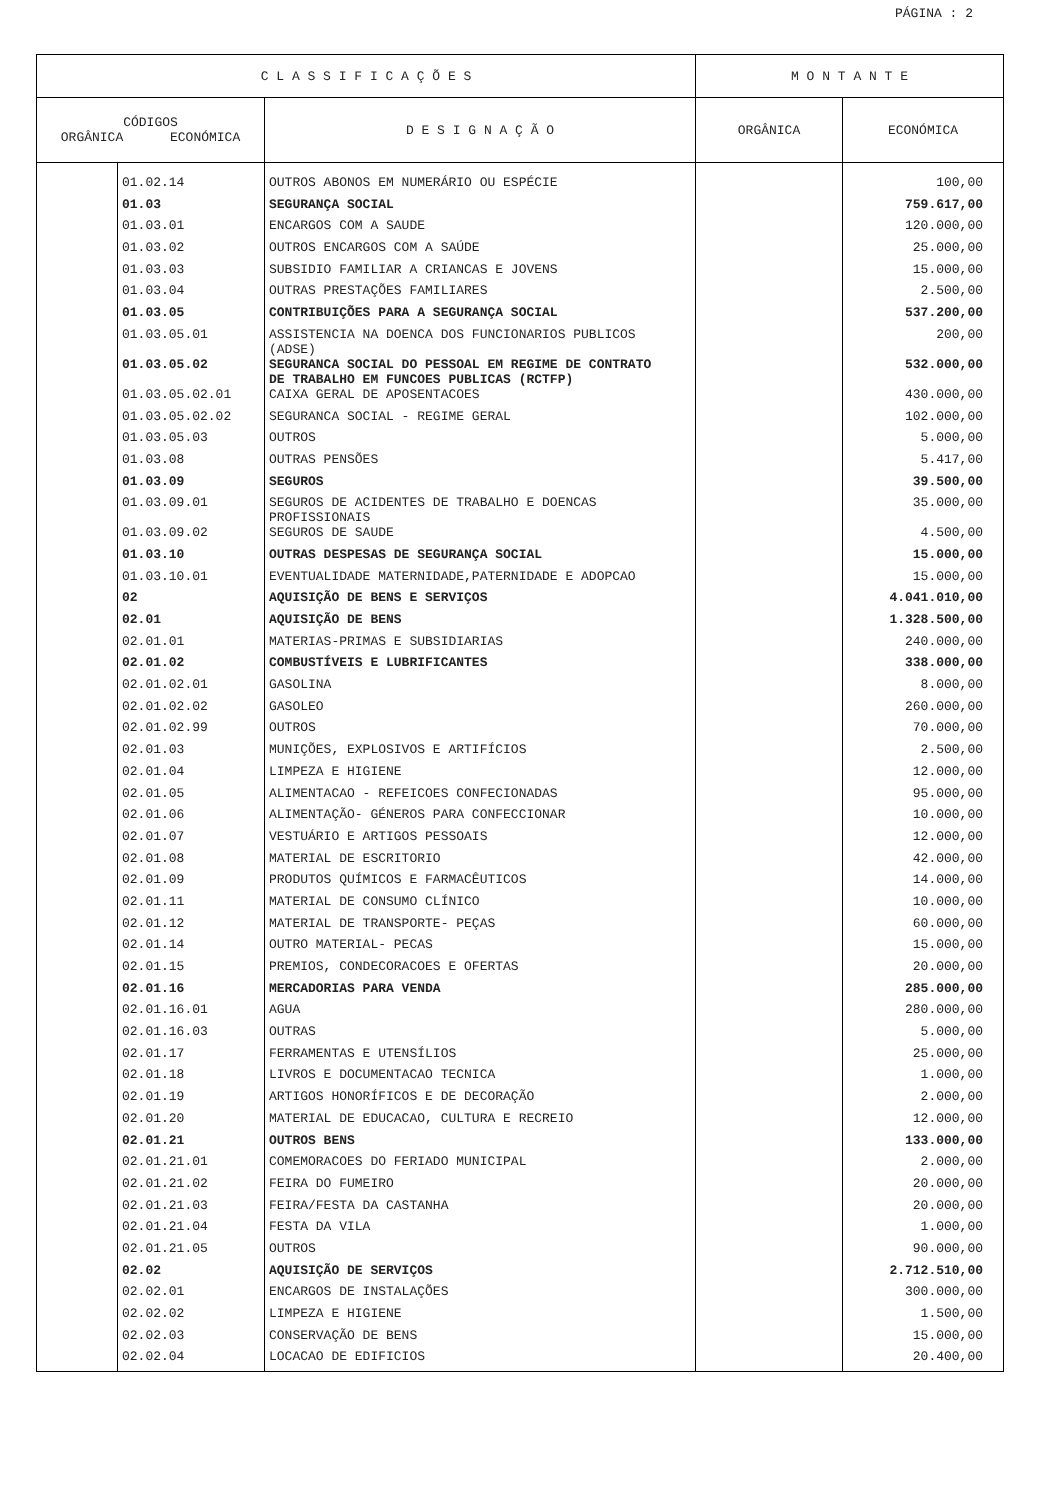PÁGINA : 2
| C L A S S I F I C A Ç Õ E S | | | M O N T A N T E | |
| --- | --- | --- | --- | --- |
| CÓDIGOS ORGÂNICA ECONÓMICA | | D E S I G N A Ç Ã O | ORGÂNICA | ECONÓMICA |
| | 01.02.14 | OUTROS ABONOS EM NUMERÁRIO OU ESPÉCIE | | 100,00 |
| | 01.03 | SEGURANÇA SOCIAL | | 759.617,00 |
| | 01.03.01 | ENCARGOS COM A SAUDE | | 120.000,00 |
| | 01.03.02 | OUTROS ENCARGOS COM A SAÚDE | | 25.000,00 |
| | 01.03.03 | SUBSIDIO FAMILIAR A CRIANCAS E JOVENS | | 15.000,00 |
| | 01.03.04 | OUTRAS PRESTAÇÕES FAMILIARES | | 2.500,00 |
| | 01.03.05 | CONTRIBUIÇÕES PARA A SEGURANÇA SOCIAL | | 537.200,00 |
| | 01.03.05.01 | ASSISTENCIA NA DOENCA DOS FUNCIONARIOS PUBLICOS (ADSE) | | 200,00 |
| | 01.03.05.02 | SEGURANCA SOCIAL DO PESSOAL EM REGIME DE CONTRATO DE TRABALHO EM FUNCOES PUBLICAS (RCTFP) | | 532.000,00 |
| | 01.03.05.02.01 | CAIXA GERAL DE APOSENTACOES | | 430.000,00 |
| | 01.03.05.02.02 | SEGURANCA SOCIAL - REGIME GERAL | | 102.000,00 |
| | 01.03.05.03 | OUTROS | | 5.000,00 |
| | 01.03.08 | OUTRAS PENSÕES | | 5.417,00 |
| | 01.03.09 | SEGUROS | | 39.500,00 |
| | 01.03.09.01 | SEGUROS DE ACIDENTES DE TRABALHO E DOENCAS PROFISSIONAIS | | 35.000,00 |
| | 01.03.09.02 | SEGUROS DE SAUDE | | 4.500,00 |
| | 01.03.10 | OUTRAS DESPESAS DE SEGURANÇA SOCIAL | | 15.000,00 |
| | 01.03.10.01 | EVENTUALIDADE MATERNIDADE,PATERNIDADE E ADOPCAO | | 15.000,00 |
| | 02 | AQUISIÇÃO DE BENS E SERVIÇOS | | 4.041.010,00 |
| | 02.01 | AQUISIÇÃO DE BENS | | 1.328.500,00 |
| | 02.01.01 | MATERIAS-PRIMAS E SUBSIDIARIAS | | 240.000,00 |
| | 02.01.02 | COMBUSTÍVEIS E LUBRIFICANTES | | 338.000,00 |
| | 02.01.02.01 | GASOLINA | | 8.000,00 |
| | 02.01.02.02 | GASOLEO | | 260.000,00 |
| | 02.01.02.99 | OUTROS | | 70.000,00 |
| | 02.01.03 | MUNIÇÕES, EXPLOSIVOS E ARTIFÍCIOS | | 2.500,00 |
| | 02.01.04 | LIMPEZA E HIGIENE | | 12.000,00 |
| | 02.01.05 | ALIMENTACAO - REFEICOES CONFECIONADAS | | 95.000,00 |
| | 02.01.06 | ALIMENTAÇÃO- GÉNEROS PARA CONFECCIONAR | | 10.000,00 |
| | 02.01.07 | VESTUÁRIO E ARTIGOS PESSOAIS | | 12.000,00 |
| | 02.01.08 | MATERIAL DE ESCRITORIO | | 42.000,00 |
| | 02.01.09 | PRODUTOS QUÍMICOS E FARMACÊUTICOS | | 14.000,00 |
| | 02.01.11 | MATERIAL DE CONSUMO CLÍNICO | | 10.000,00 |
| | 02.01.12 | MATERIAL DE TRANSPORTE- PEÇAS | | 60.000,00 |
| | 02.01.14 | OUTRO MATERIAL- PECAS | | 15.000,00 |
| | 02.01.15 | PREMIOS, CONDECORACOES E OFERTAS | | 20.000,00 |
| | 02.01.16 | MERCADORIAS PARA VENDA | | 285.000,00 |
| | 02.01.16.01 | AGUA | | 280.000,00 |
| | 02.01.16.03 | OUTRAS | | 5.000,00 |
| | 02.01.17 | FERRAMENTAS E UTENSÍLIOS | | 25.000,00 |
| | 02.01.18 | LIVROS E DOCUMENTACAO TECNICA | | 1.000,00 |
| | 02.01.19 | ARTIGOS HONORÍFICOS E DE DECORAÇÃO | | 2.000,00 |
| | 02.01.20 | MATERIAL DE EDUCACAO, CULTURA E RECREIO | | 12.000,00 |
| | 02.01.21 | OUTROS BENS | | 133.000,00 |
| | 02.01.21.01 | COMEMORACOES DO FERIADO MUNICIPAL | | 2.000,00 |
| | 02.01.21.02 | FEIRA DO FUMEIRO | | 20.000,00 |
| | 02.01.21.03 | FEIRA/FESTA DA CASTANHA | | 20.000,00 |
| | 02.01.21.04 | FESTA DA VILA | | 1.000,00 |
| | 02.01.21.05 | OUTROS | | 90.000,00 |
| | 02.02 | AQUISIÇÃO DE SERVIÇOS | | 2.712.510,00 |
| | 02.02.01 | ENCARGOS DE INSTALAÇÕES | | 300.000,00 |
| | 02.02.02 | LIMPEZA E HIGIENE | | 1.500,00 |
| | 02.02.03 | CONSERVAÇÃO DE BENS | | 15.000,00 |
| | 02.02.04 | LOCACAO DE EDIFICIOS | | 20.400,00 |